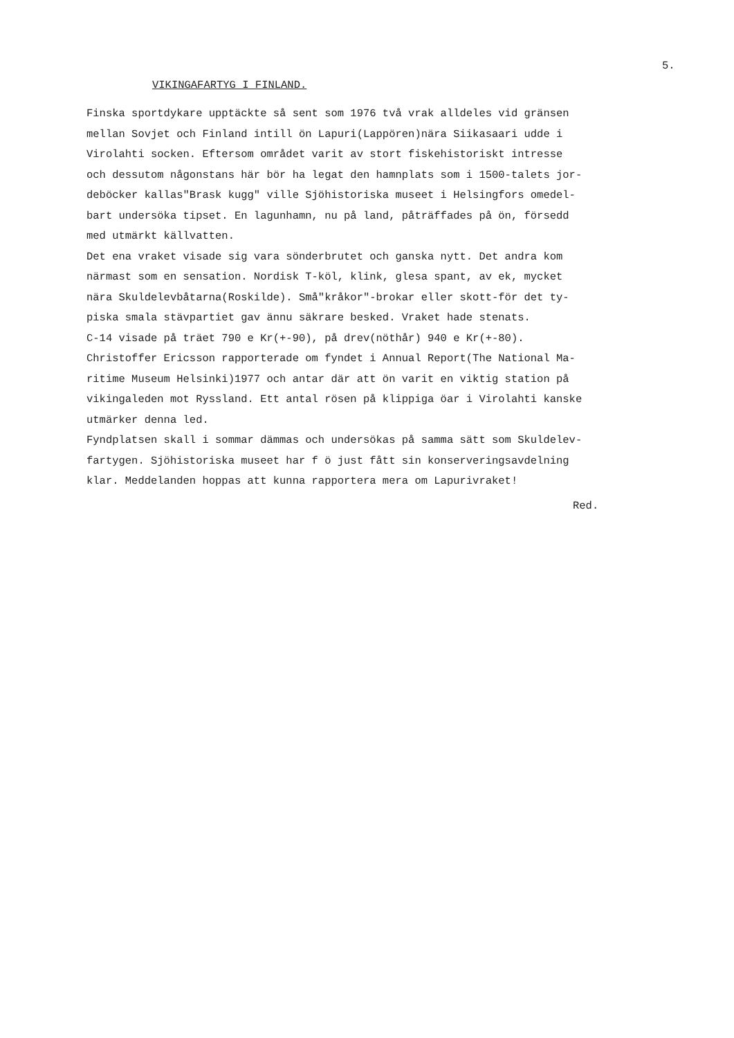5.
VIKINGAFARTYG I FINLAND.
Finska sportdykare upptäckte så sent som 1976 två vrak alldeles vid gränsen mellan Sovjet och Finland intill ön Lapuri(Lappören)nära Siikasaari udde i Virolahti socken. Eftersom området varit av stort fiskehistoriskt intresse och dessutom någonstans här bör ha legat den hamnplats som i 1500-talets jor- deböcker kallas"Brask kugg" ville Sjöhistoriska museet i Helsingfors omedel- bart undersöka tipset. En lagunhamn, nu på land, påträffades på ön, försedd med utmärkt källvatten. Det ena vraket visade sig vara sönderbrutet och ganska nytt. Det andra kom närmast som en sensation. Nordisk T-köl, klink, glesa spant, av ek, mycket nära Skuldelevbåtarna(Roskilde). Små"kråkor"-brokar eller skott-för det ty- piska smala stävpartiet gav ännu säkrare besked. Vraket hade stenats. C-14 visade på träet 790 e Kr(+-90), på drev(nöthår) 940 e Kr(+-80). Christoffer Ericsson rapporterade om fyndet i Annual Report(The National Ma- ritime Museum Helsinki)1977 och antar där att ön varit en viktig station på vikingaleden mot Ryssland. Ett antal rösen på klippiga öar i Virolahti kanske utmärker denna led. Fyndplatsen skall i sommar dämmas och undersökas på samma sätt som Skuldelev- fartygen. Sjöhistoriska museet har f ö just fått sin konserveringsavdelning klar. Meddelanden hoppas att kunna rapportera mera om Lapurivraket!
Red.